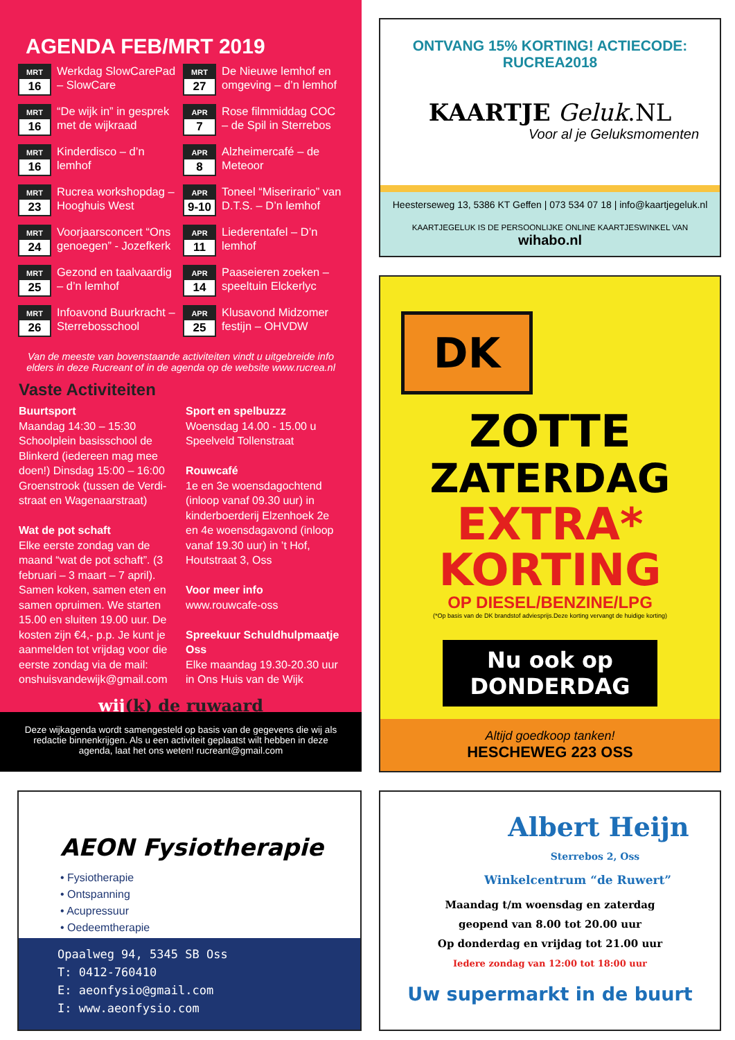AGENDA FEB/MRT 2019
MRT
16
Werkdag SlowCarePad – SlowCare
MRT
27
De Nieuwe lemhof en omgeving – d’n lemhof
MRT
16
“De wijk in” in gesprek met de wijkraad
APR
7
Rose filmmiddag COC – de Spil in Sterrebos
MRT
16
Kinderdisco – d’n lemhof
APR
8
Alzheimercafé – de Meteoor
MRT
23
Rucrea workshopdag – Hooghuis West
APR
9-10
Toneel “Miserirario” van D.T.S. – D’n lemhof
MRT
24
Voorjaarsconcert “Ons genoegen” - Jozefkerk
APR
11
Liederentafel – D’n lemhof
MRT
25
Gezond en taalvaardig – d’n lemhof
APR
14
Paaseieren zoeken – speeltuin Elckerlyc
MRT
26
Infoavond Buurkracht – Sterrebosschool
APR
25
Klusavond Midzomer festijn – OHVDW
Van de meeste van bovenstaande activiteiten vindt u uitgebreide info elders in deze Rucreant of in de agenda op de website www.rucrea.nl
Vaste Activiteiten
Buurtsport
Maandag 14:30 – 15:30 Schoolplein basisschool de Blinkerd (iedereen mag mee doen!) Dinsdag 15:00 – 16:00 Groenstrook (tussen de Verdi-straat en Wagenaarstraat)
Wat de pot schaft
Elke eerste zondag van de maand “wat de pot schaft”. (3 februari – 3 maart – 7 april). Samen koken, samen eten en samen opruimen. We starten 15.00 en sluiten 19.00 uur. De kosten zijn €4,- p.p. Je kunt je aanmelden tot vrijdag voor die eerste zondag via de mail: onshuisvandewijk@gmail.com
Sport en spelbuzzz
Woensdag 14.00 - 15.00 u Speelveld Tollenstraat
Rouwcafé
1e en 3e woensdagochtend (inloop vanaf 09.30 uur) in kinderboerderij Elzenhoek 2e en 4e woensdagavond (inloop vanaf 19.30 uur) in ’t Hof, Houtstraat 3, Oss
Voor meer info
www.rouwcafe-oss
Spreekuur Schuldhulpmaatje Oss
Elke maandag 19.30-20.30 uur in Ons Huis van de Wijk
wij(k) de ruwaard
Deze wijkagenda wordt samengesteld op basis van de gegevens die wij als redactie binnenkrijgen. Als u een activiteit geplaatst wilt hebben in deze agenda, laat het ons weten! rucreant@gmail.com
ONTVANG 15% KORTING! ACTIECODE: RUCREA2018
KAARTJE Geluk.NL
Voor al je Geluksmomenten
Heesterseweg 13, 5386 KT Geffen | 073 534 07 18 | info@kaartjegeluk.nl
KAARTJEGELUK IS DE PERSOONLIJKE ONLINE KAARTJESWINKEL VAN wihabo.nl
DK
ZOTTE
ZATERDAG
EXTRA*
KORTING
OP DIESEL/BENZINE/LPG
(*Op basis van de DK brandstof adviesprijs.Deze korting vervangt de huidige korting)
Nu ook op
DONDERDAG
Altijd goedkoop tanken!
HESCHEWEG 223 OSS
AEON Fysiotherapie
• Fysiotherapie
• Ontspanning
• Acupressuur
• Oedeemtherapie
Opaalweg 94, 5345 SB Oss
T: 0412-760410
E: aeonfysio@gmail.com
I: www.aeonfysio.com
Albert Heijn
Sterrebos 2, Oss
Winkelcentrum “de Ruwert”
Maandag t/m woensdag en zaterdag
geopend van 8.00 tot 20.00 uur
Op donderdag en vrijdag tot 21.00 uur
Iedere zondag van 12:00 tot 18:00 uur
Uw supermarkt in de buurt